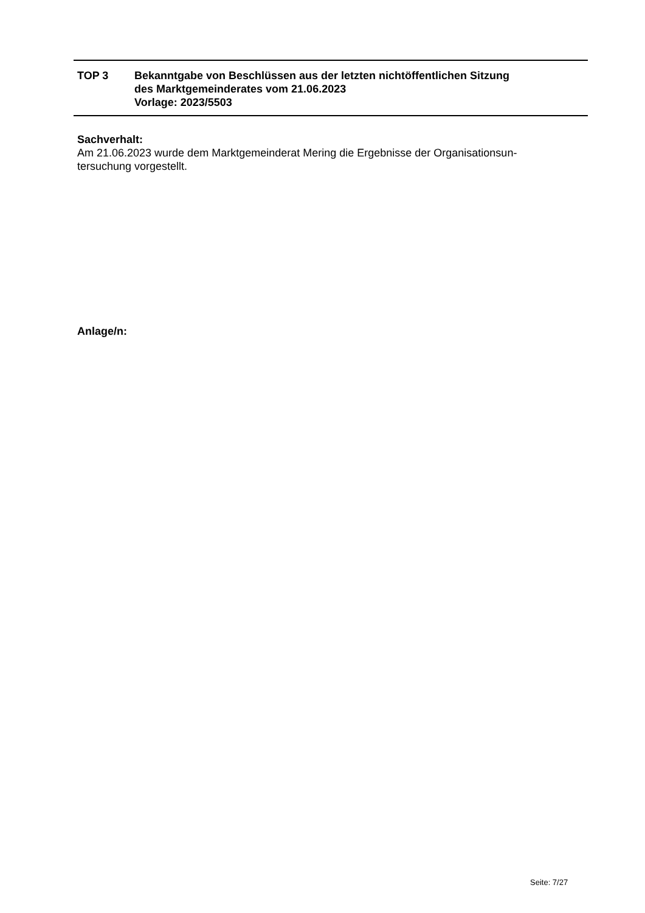TOP 3 Bekanntgabe von Beschlüssen aus der letzten nichtöffentlichen Sitzung
des Marktgemeinderates vom 21.06.2023
Vorlage: 2023/5503
Sachverhalt:
Am 21.06.2023 wurde dem Marktgemeinderat Mering die Ergebnisse der Organisationsun-
tersuchung vorgestellt.
Anlage/n:
Seite: 7/27